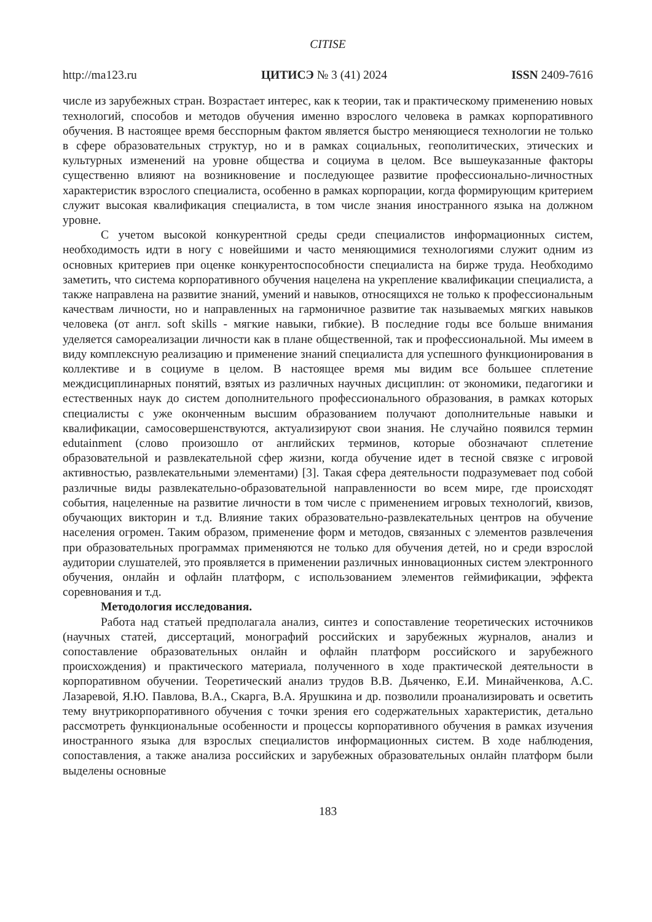CITISE
http://ma123.ru ЦИТИСЭ № 3 (41) 2024 ISSN 2409-7616
числе из зарубежных стран. Возрастает интерес, как к теории, так и практическому применению новых технологий, способов и методов обучения именно взрослого человека в рамках корпоративного обучения. В настоящее время бесспорным фактом является быстро меняющиеся технологии не только в сфере образовательных структур, но и в рамках социальных, геополитических, этических и культурных изменений на уровне общества и социума в целом. Все вышеуказанные факторы существенно влияют на возникновение и последующее развитие профессионально-личностных характеристик взрослого специалиста, особенно в рамках корпорации, когда формирующим критерием служит высокая квалификация специалиста, в том числе знания иностранного языка на должном уровне.
С учетом высокой конкурентной среды среди специалистов информационных систем, необходимость идти в ногу с новейшими и часто меняющимися технологиями служит одним из основных критериев при оценке конкурентоспособности специалиста на бирже труда. Необходимо заметить, что система корпоративного обучения нацелена на укрепление квалификации специалиста, а также направлена на развитие знаний, умений и навыков, относящихся не только к профессиональным качествам личности, но и направленных на гармоничное развитие так называемых мягких навыков человека (от англ. soft skills - мягкие навыки, гибкие). В последние годы все больше внимания уделяется самореализации личности как в плане общественной, так и профессиональной. Мы имеем в виду комплексную реализацию и применение знаний специалиста для успешного функционирования в коллективе и в социуме в целом. В настоящее время мы видим все большее сплетение междисциплинарных понятий, взятых из различных научных дисциплин: от экономики, педагогики и естественных наук до систем дополнительного профессионального образования, в рамках которых специалисты с уже оконченным высшим образованием получают дополнительные навыки и квалификации, самосовершенствуются, актуализируют свои знания. Не случайно появился термин edutainment (слово произошло от английских терминов, которые обозначают сплетение образовательной и развлекательной сфер жизни, когда обучение идет в тесной связке с игровой активностью, развлекательными элементами) [3]. Такая сфера деятельности подразумевает под собой различные виды развлекательно-образовательной направленности во всем мире, где происходят события, нацеленные на развитие личности в том числе с применением игровых технологий, квизов, обучающих викторин и т.д. Влияние таких образовательно-развлекательных центров на обучение населения огромен. Таким образом, применение форм и методов, связанных с элементов развлечения при образовательных программах применяются не только для обучения детей, но и среди взрослой аудитории слушателей, это проявляется в применении различных инновационных систем электронного обучения, онлайн и офлайн платформ, с использованием элементов геймификации, эффекта соревнования и т.д.
Методология исследования.
Работа над статьей предполагала анализ, синтез и сопоставление теоретических источников (научных статей, диссертаций, монографий российских и зарубежных журналов, анализ и сопоставление образовательных онлайн и офлайн платформ российского и зарубежного происхождения) и практического материала, полученного в ходе практической деятельности в корпоративном обучении. Теоретический анализ трудов В.В. Дьяченко, Е.И. Минайченкова, А.С. Лазаревой, Я.Ю. Павлова, В.А., Скарга, В.А. Ярушкина и др. позволили проанализировать и осветить тему внутрикорпоративного обучения с точки зрения его содержательных характеристик, детально рассмотреть функциональные особенности и процессы корпоративного обучения в рамках изучения иностранного языка для взрослых специалистов информационных систем. В ходе наблюдения, сопоставления, а также анализа российских и зарубежных образовательных онлайн платформ были выделены основные
183